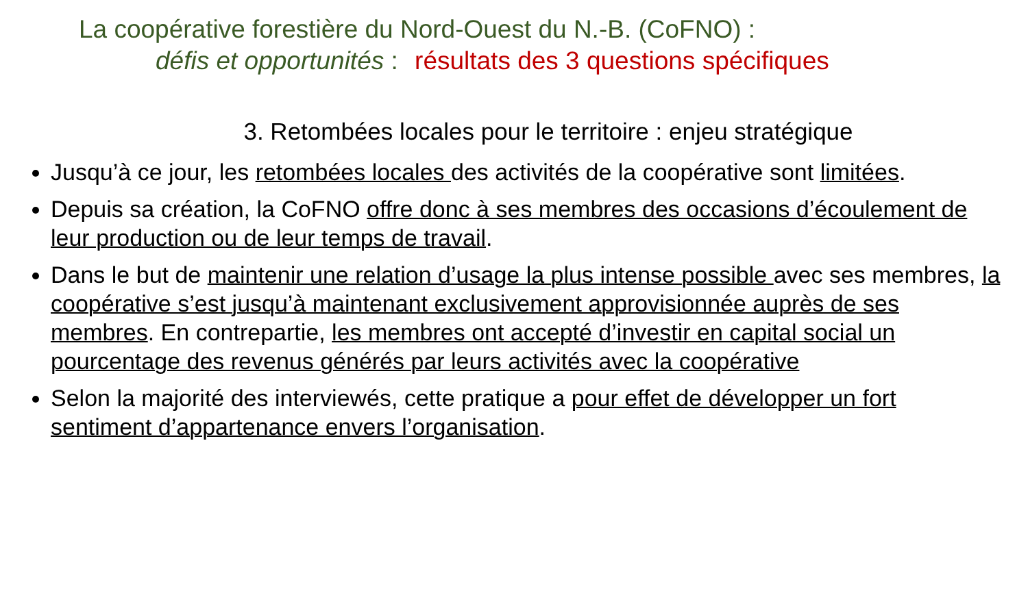La coopérative forestière du Nord-Ouest du N.-B. (CoFNO) :
défis et opportunités : résultats des 3 questions spécifiques
3. Retombées locales pour le territoire : enjeu stratégique
Jusqu’à ce jour, les retombées locales des activités de la coopérative sont limitées.
Depuis sa création, la CoFNO offre donc à ses membres des occasions d’écoulement de leur production ou de leur temps de travail.
Dans le but de maintenir une relation d’usage la plus intense possible avec ses membres, la coopérative s’est jusqu’à maintenant exclusivement approvisionnée auprès de ses membres. En contrepartie, les membres ont accepté d’investir en capital social un pourcentage des revenus générés par leurs activités avec la coopérative
Selon la majorité des interviewés, cette pratique a pour effet de développer un fort sentiment d’appartenance envers l’organisation.